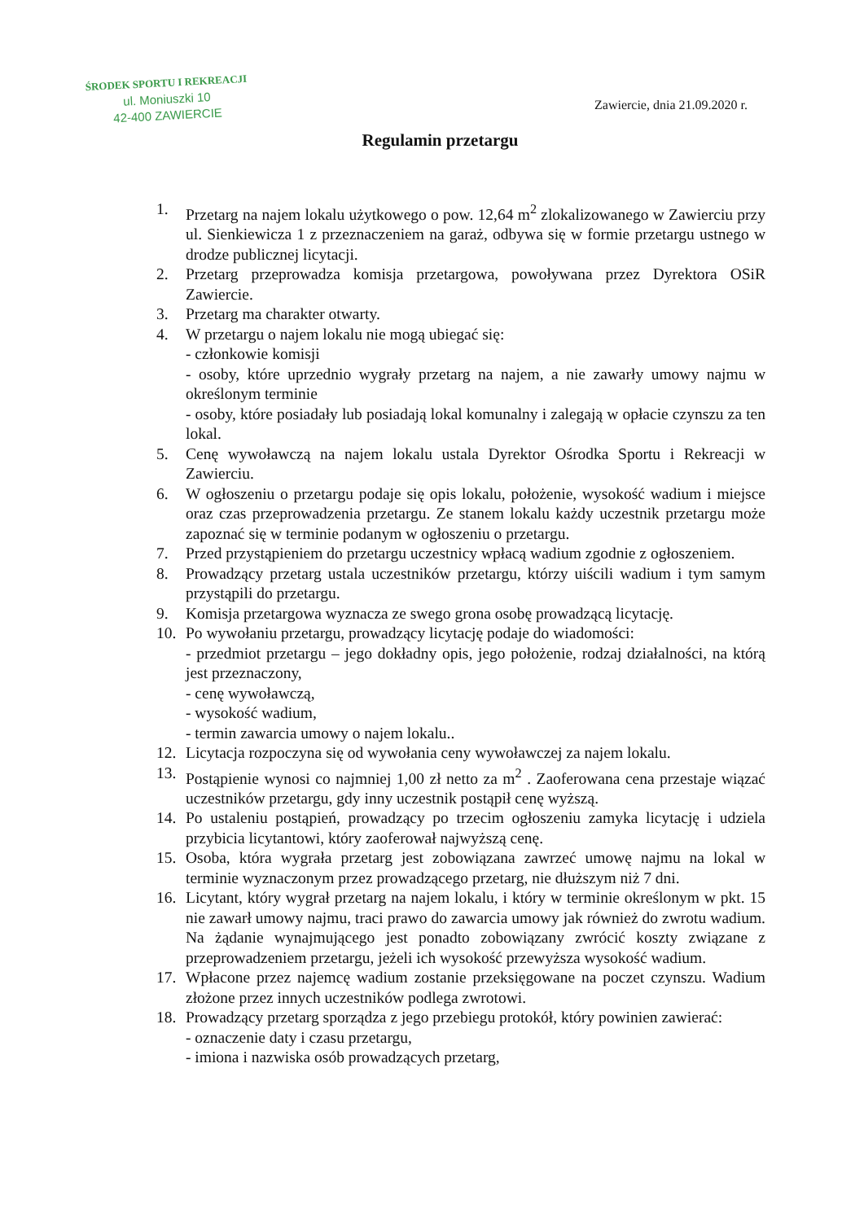ŚRODEK SPORTU I REKREACJI
ul. Moniuszki 10
42-400 ZAWIERCIE
Zawiercie, dnia 21.09.2020 r.
Regulamin przetargu
1. Przetarg na najem lokalu użytkowego o pow. 12,64 m<sup>2</sup> zlokalizowanego w Zawierciu przy ul. Sienkiewicza 1 z przeznaczeniem na garaż, odbywa się w formie przetargu ustnego w drodze publicznej licytacji.
2. Przetarg przeprowadza komisja przetargowa, powoływana przez Dyrektora OSiR Zawiercie.
3. Przetarg ma charakter otwarty.
4. W przetargu o najem lokalu nie mogą ubiegać się:
- członkowie komisji
- osoby, które uprzednio wygrały przetarg na najem, a nie zawarły umowy najmu w określonym terminie
- osoby, które posiadały lub posiadają lokal komunalny i zalegają w opłacie czynszu za ten lokal.
5. Cenę wywoławczą na najem lokalu ustala Dyrektor Ośrodka Sportu i Rekreacji w Zawierciu.
6. W ogłoszeniu o przetargu podaje się opis lokalu, położenie, wysokość wadium i miejsce oraz czas przeprowadzenia przetargu. Ze stanem lokalu każdy uczestnik przetargu może zapoznać się w terminie podanym w ogłoszeniu o przetargu.
7. Przed przystąpieniem do przetargu uczestnicy wpłacą wadium zgodnie z ogłoszeniem.
8. Prowadzący przetarg ustala uczestników przetargu, którzy uiścili wadium i tym samym przystąpili do przetargu.
9. Komisja przetargowa wyznacza ze swego grona osobę prowadzącą licytację.
10. Po wywołaniu przetargu, prowadzący licytację podaje do wiadomości:
- przedmiot przetargu – jego dokładny opis, jego położenie, rodzaj działalności, na którą jest przeznaczony,
- cenę wywoławczą,
- wysokość wadium,
- termin zawarcia umowy o najem lokalu..
12. Licytacja rozpoczyna się od wywołania ceny wywoławczej za najem lokalu.
13. Postąpienie wynosi co najmniej 1,00 zł netto za m<sup>2</sup> . Zaoferowana cena przestaje wiązać uczestników przetargu, gdy inny uczestnik postąpił cenę wyższą.
14. Po ustaleniu postąpień, prowadzący po trzecim ogłoszeniu zamyka licytację i udziela przybicia licytantowi, który zaoferował najwyższą cenę.
15. Osoba, która wygrała przetarg jest zobowiązana zawrzeć umowę najmu na lokal w terminie wyznaczonym przez prowadzącego przetarg, nie dłuższym niż 7 dni.
16. Licytant, który wygrał przetarg na najem lokalu, i który w terminie określonym w pkt. 15 nie zawarł umowy najmu, traci prawo do zawarcia umowy jak również do zwrotu wadium. Na żądanie wynajmującego jest ponadto zobowiązany zwrócić koszty związane z przeprowadzeniem przetargu, jeżeli ich wysokość przewyższa wysokość wadium.
17. Wpłacone przez najemcę wadium zostanie przeksięgowane na poczet czynszu. Wadium złożone przez innych uczestników podlega zwrotowi.
18. Prowadzący przetarg sporządza z jego przebiegu protokół, który powinien zawierać:
- oznaczenie daty i czasu przetargu,
- imiona i nazwiska osób prowadzących przetarg,